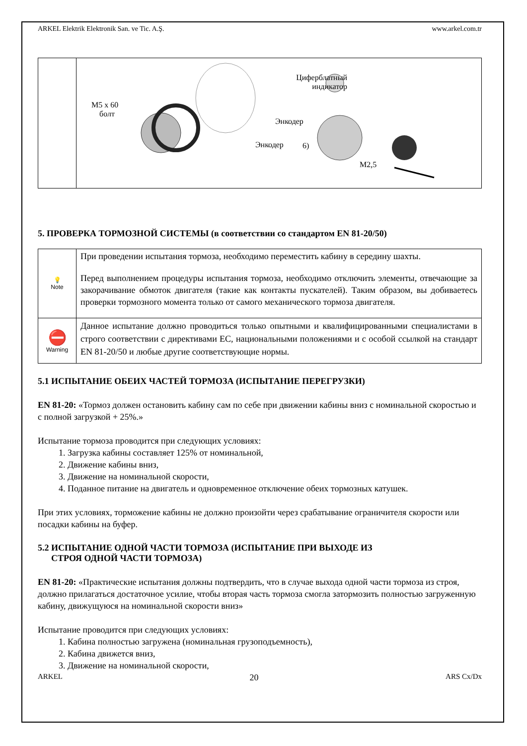ARKEL Elektrik Elektronik San. ve Tic. A.Ş. www.arkel.com.tr
| | M5 x 60 болт Энкодер Циферблатный индикатор Энкодер 6) M2,5 |
5. ПРОВЕРКА ТОРМОЗНОЙ СИСТЕМЫ (в соответствии со стандартом EN 81-20/50)
| 💡 Note | При проведении испытания тормоза, необходимо переместить кабину в середину шахты. Перед выполнением процедуры испытания тормоза, необходимо отключить элементы, отвечающие за закорачивание обмоток двигателя (такие как контакты пускателей). Таким образом, вы добиваетесь проверки тормозного момента только от самого механического тормоза двигателя. |
| ⛔ Warning | Данное испытание должно проводиться только опытными и квалифицированными специалистами в строго соответствии с директивами ЕС, национальными положениями и с особой ссылкой на стандарт EN 81-20/50 и любые другие соответствующие нормы. |
5.1 ИСПЫТАНИЕ ОБЕИХ ЧАСТЕЙ ТОРМОЗА (ИСПЫТАНИЕ ПЕРЕГРУЗКИ)
EN 81-20: «Тормоз должен остановить кабину сам по себе при движении кабины вниз с номинальной скоростью и с полной загрузкой + 25%.»
Испытание тормоза проводится при следующих условиях:
1. Загрузка кабины составляет 125% от номинальной,
2. Движение кабины вниз,
3. Движение на номинальной скорости,
4. Поданное питание на двигатель и одновременное отключение обеих тормозных катушек.
При этих условиях, торможение кабины не должно произойти через срабатывание ограничителя скорости или посадки кабины на буфер.
5.2 ИСПЫТАНИЕ ОДНОЙ ЧАСТИ ТОРМОЗА (ИСПЫТАНИЕ ПРИ ВЫХОДЕ ИЗ
СТРОЯ ОДНОЙ ЧАСТИ ТОРМОЗА)
EN 81-20: «Практические испытания должны подтвердить, что в случае выхода одной части тормоза из строя, должно прилагаться достаточное усилие, чтобы вторая часть тормоза смогла затормозить полностью загруженную кабину, движущуюся на номинальной скорости вниз»
Испытание проводится при следующих условиях:
1. Кабина полностью загружена (номинальная грузоподъемность),
2. Кабина движется вниз,
3. Движение на номинальной скорости,
ARKEL 20 ARS Cx/Dx